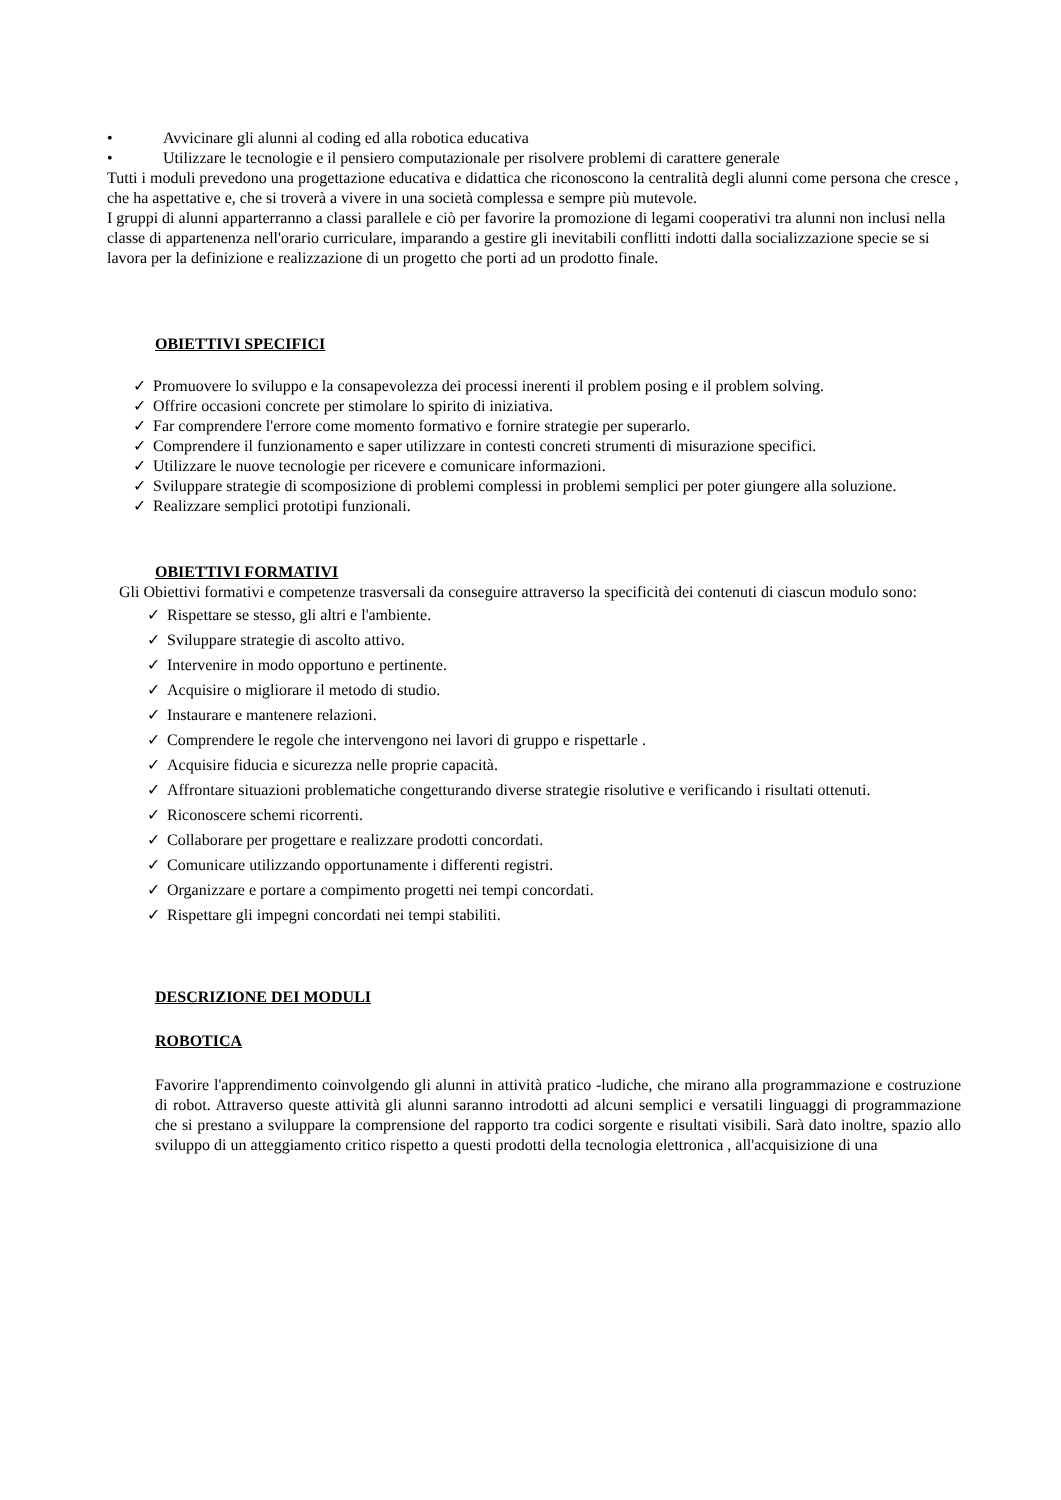• Avvicinare gli alunni al coding ed alla robotica educativa
• Utilizzare le tecnologie e il pensiero computazionale per risolvere problemi di carattere generale
Tutti i moduli prevedono una progettazione educativa e didattica che riconoscono la centralità degli alunni come persona che cresce , che ha aspettative e, che si troverà a vivere in una società complessa e sempre più mutevole.
I gruppi di alunni apparterranno a classi parallele e ciò per favorire la promozione di legami cooperativi tra alunni non inclusi nella classe di appartenenza nell'orario curriculare, imparando a gestire gli inevitabili conflitti indotti dalla socializzazione specie se si lavora per la definizione e realizzazione di un progetto che porti ad un prodotto finale.
OBIETTIVI SPECIFICI
✓ Promuovere lo sviluppo e la consapevolezza dei processi inerenti il problem posing e il problem solving.
✓ Offrire occasioni concrete per stimolare lo spirito di iniziativa.
✓ Far comprendere l'errore come momento formativo e fornire strategie per superarlo.
✓ Comprendere il funzionamento e saper utilizzare in contesti concreti strumenti di misurazione specifici.
✓ Utilizzare le nuove tecnologie per ricevere e comunicare informazioni.
✓ Sviluppare strategie di scomposizione di problemi complessi in problemi semplici per poter giungere alla soluzione.
✓ Realizzare semplici prototipi funzionali.
OBIETTIVI FORMATIVI
Gli Obiettivi formativi e competenze trasversali da conseguire attraverso la specificità dei contenuti di ciascun modulo sono:
✓ Rispettare se stesso, gli altri e l'ambiente.
✓ Sviluppare strategie di ascolto attivo.
✓ Intervenire in modo opportuno e pertinente.
✓ Acquisire o migliorare il metodo di studio.
✓ Instaurare e mantenere relazioni.
✓ Comprendere le regole che intervengono nei lavori di gruppo e rispettarle .
✓ Acquisire fiducia e sicurezza nelle proprie capacità.
✓ Affrontare situazioni problematiche congetturando diverse strategie risolutive e verificando i risultati ottenuti.
✓ Riconoscere schemi ricorrenti.
✓ Collaborare per progettare e realizzare prodotti concordati.
✓ Comunicare utilizzando opportunamente i differenti registri.
✓ Organizzare e portare a compimento progetti nei tempi concordati.
✓ Rispettare gli impegni concordati nei tempi stabiliti.
DESCRIZIONE DEI MODULI
ROBOTICA
Favorire l'apprendimento coinvolgendo gli alunni in attività pratico -ludiche, che mirano alla programmazione e costruzione di robot. Attraverso queste attività gli alunni saranno introdotti ad alcuni semplici e versatili linguaggi di programmazione che si prestano a sviluppare la comprensione del rapporto tra codici sorgente e risultati visibili. Sarà dato inoltre, spazio allo sviluppo di un atteggiamento critico rispetto a questi prodotti della tecnologia elettronica , all'acquisizione di una